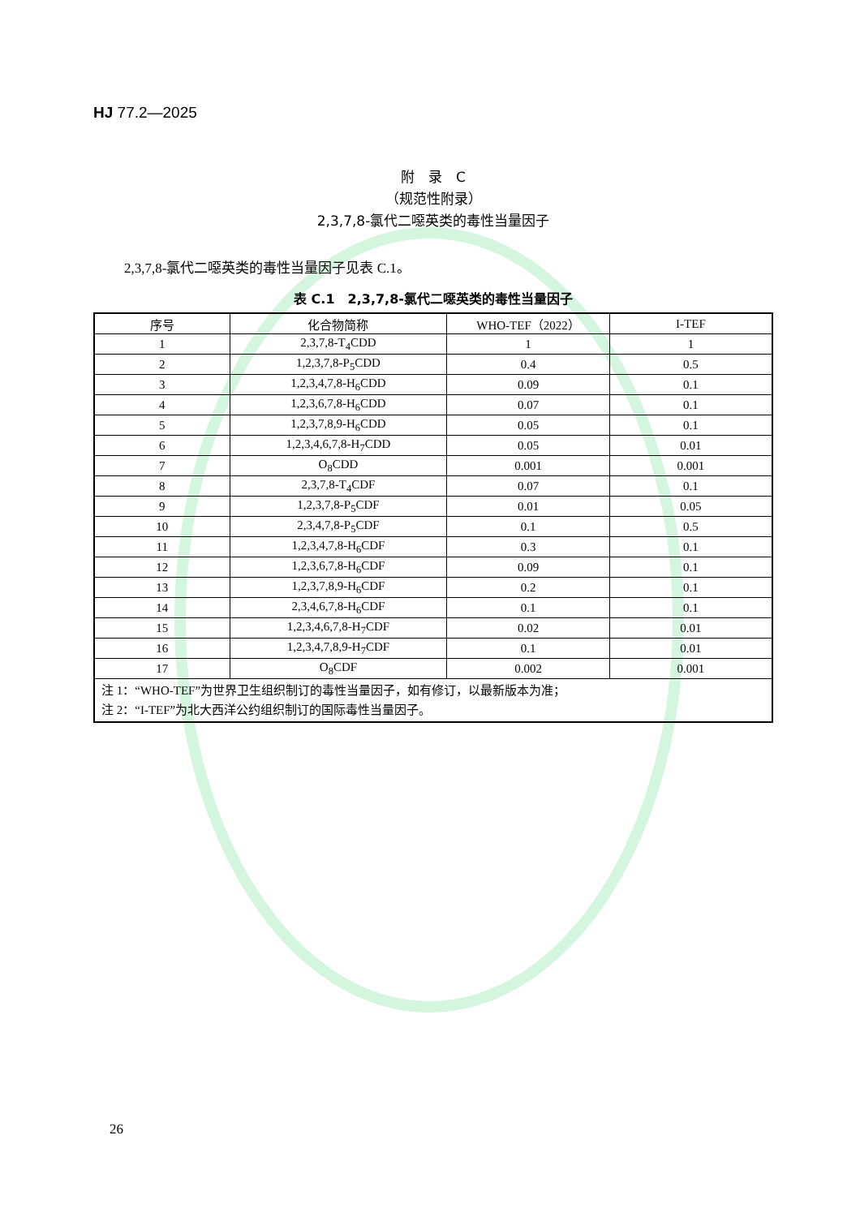HJ 77.2—2025
附　录　C
（规范性附录）
2,3,7,8-氯代二噁英类的毒性当量因子
2,3,7,8-氯代二噁英类的毒性当量因子见表 C.1。
表 C.1　2,3,7,8-氯代二噁英类的毒性当量因子
| 序号 | 化合物简称 | WHO-TEF（2022） | I-TEF |
| --- | --- | --- | --- |
| 1 | 2,3,7,8-T<sub>4</sub>CDD | 1 | 1 |
| 2 | 1,2,3,7,8-P<sub>5</sub>CDD | 0.4 | 0.5 |
| 3 | 1,2,3,4,7,8-H<sub>6</sub>CDD | 0.09 | 0.1 |
| 4 | 1,2,3,6,7,8-H<sub>6</sub>CDD | 0.07 | 0.1 |
| 5 | 1,2,3,7,8,9-H<sub>6</sub>CDD | 0.05 | 0.1 |
| 6 | 1,2,3,4,6,7,8-H<sub>7</sub>CDD | 0.05 | 0.01 |
| 7 | O<sub>8</sub>CDD | 0.001 | 0.001 |
| 8 | 2,3,7,8-T<sub>4</sub>CDF | 0.07 | 0.1 |
| 9 | 1,2,3,7,8-P<sub>5</sub>CDF | 0.01 | 0.05 |
| 10 | 2,3,4,7,8-P<sub>5</sub>CDF | 0.1 | 0.5 |
| 11 | 1,2,3,4,7,8-H<sub>6</sub>CDF | 0.3 | 0.1 |
| 12 | 1,2,3,6,7,8-H<sub>6</sub>CDF | 0.09 | 0.1 |
| 13 | 1,2,3,7,8,9-H<sub>6</sub>CDF | 0.2 | 0.1 |
| 14 | 2,3,4,6,7,8-H<sub>6</sub>CDF | 0.1 | 0.1 |
| 15 | 1,2,3,4,6,7,8-H<sub>7</sub>CDF | 0.02 | 0.01 |
| 16 | 1,2,3,4,7,8,9-H<sub>7</sub>CDF | 0.1 | 0.01 |
| 17 | O<sub>8</sub>CDF | 0.002 | 0.001 |
| 注 1：“WHO-TEF”为世界卫生组织制订的毒性当量因子，如有修订，以最新版本为准； 注 2：“I-TEF”为北大西洋公约组织制订的国际毒性当量因子。 | | | |
26